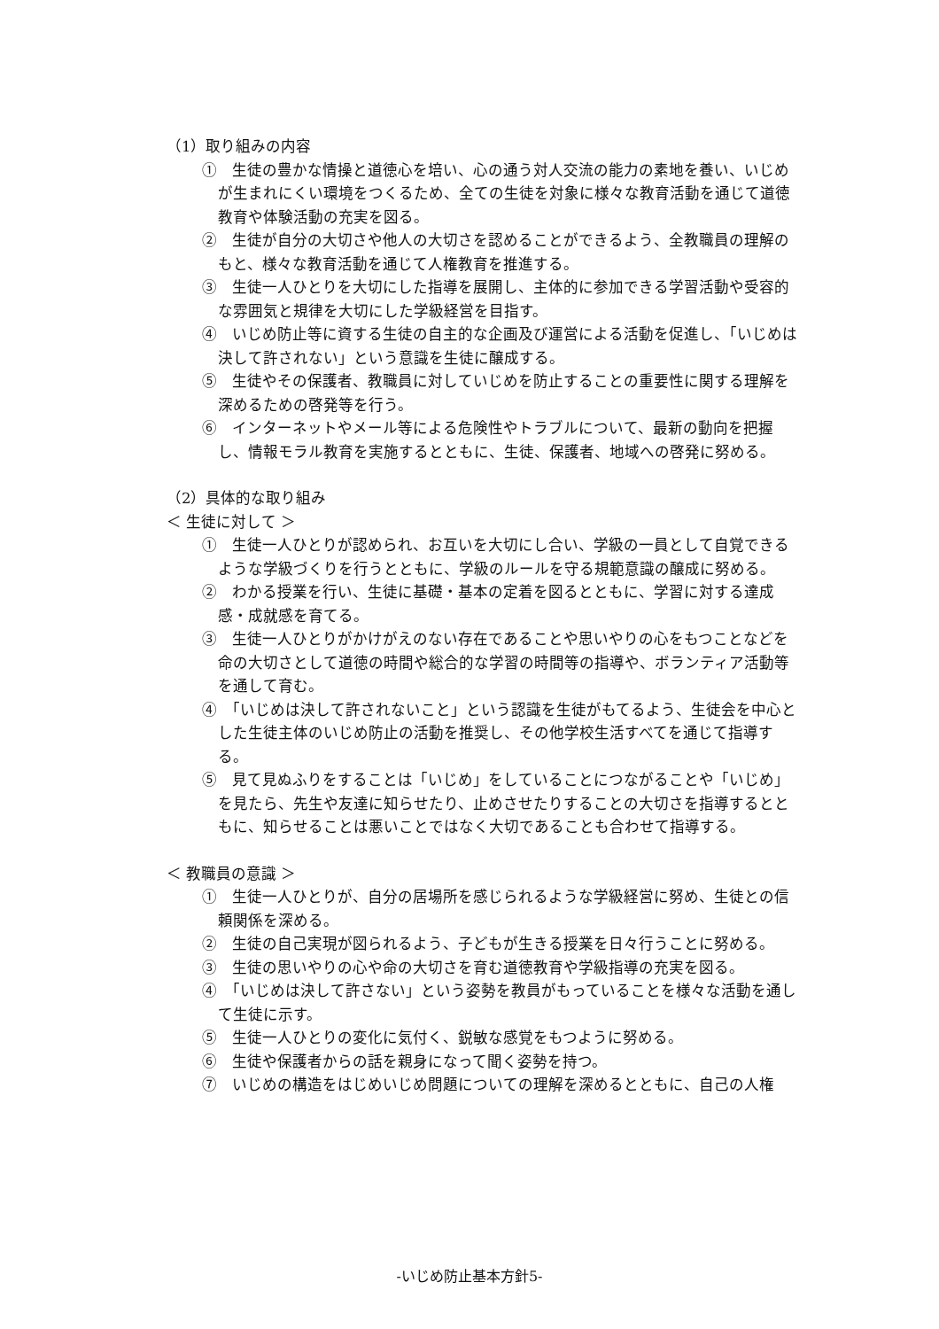（1）取り組みの内容
①　生徒の豊かな情操と道徳心を培い、心の通う対人交流の能力の素地を養い、いじめが生まれにくい環境をつくるため、全ての生徒を対象に様々な教育活動を通じて道徳教育や体験活動の充実を図る。
②　生徒が自分の大切さや他人の大切さを認めることができるよう、全教職員の理解のもと、様々な教育活動を通じて人権教育を推進する。
③　生徒一人ひとりを大切にした指導を展開し、主体的に参加できる学習活動や受容的な雰囲気と規律を大切にした学級経営を目指す。
④　いじめ防止等に資する生徒の自主的な企画及び運営による活動を促進し、「いじめは決して許されない」という意識を生徒に醸成する。
⑤　生徒やその保護者、教職員に対していじめを防止することの重要性に関する理解を深めるための啓発等を行う。
⑥　インターネットやメール等による危険性やトラブルについて、最新の動向を把握し、情報モラル教育を実施するとともに、生徒、保護者、地域への啓発に努める。
（2）具体的な取り組み
＜ 生徒に対して ＞
①　生徒一人ひとりが認められ、お互いを大切にし合い、学級の一員として自覚できるような学級づくりを行うとともに、学級のルールを守る規範意識の醸成に努める。
②　わかる授業を行い、生徒に基礎・基本の定着を図るとともに、学習に対する達成感・成就感を育てる。
③　生徒一人ひとりがかけがえのない存在であることや思いやりの心をもつことなどを命の大切さとして道徳の時間や総合的な学習の時間等の指導や、ボランティア活動等を通して育む。
④　「いじめは決して許されないこと」という認識を生徒がもてるよう、生徒会を中心とした生徒主体のいじめ防止の活動を推奨し、その他学校生活すべてを通じて指導する。
⑤　見て見ぬふりをすることは「いじめ」をしていることにつながることや「いじめ」を見たら、先生や友達に知らせたり、止めさせたりすることの大切さを指導するとともに、知らせることは悪いことではなく大切であることも合わせて指導する。
＜ 教職員の意識 ＞
①　生徒一人ひとりが、自分の居場所を感じられるような学級経営に努め、生徒との信頼関係を深める。
②　生徒の自己実現が図られるよう、子どもが生きる授業を日々行うことに努める。
③　生徒の思いやりの心や命の大切さを育む道徳教育や学級指導の充実を図る。
④　「いじめは決して許さない」という姿勢を教員がもっていることを様々な活動を通して生徒に示す。
⑤　生徒一人ひとりの変化に気付く、鋭敏な感覚をもつように努める。
⑥　生徒や保護者からの話を親身になって聞く姿勢を持つ。
⑦　いじめの構造をはじめいじめ問題についての理解を深めるとともに、自己の人権
-いじめ防止基本方針5-